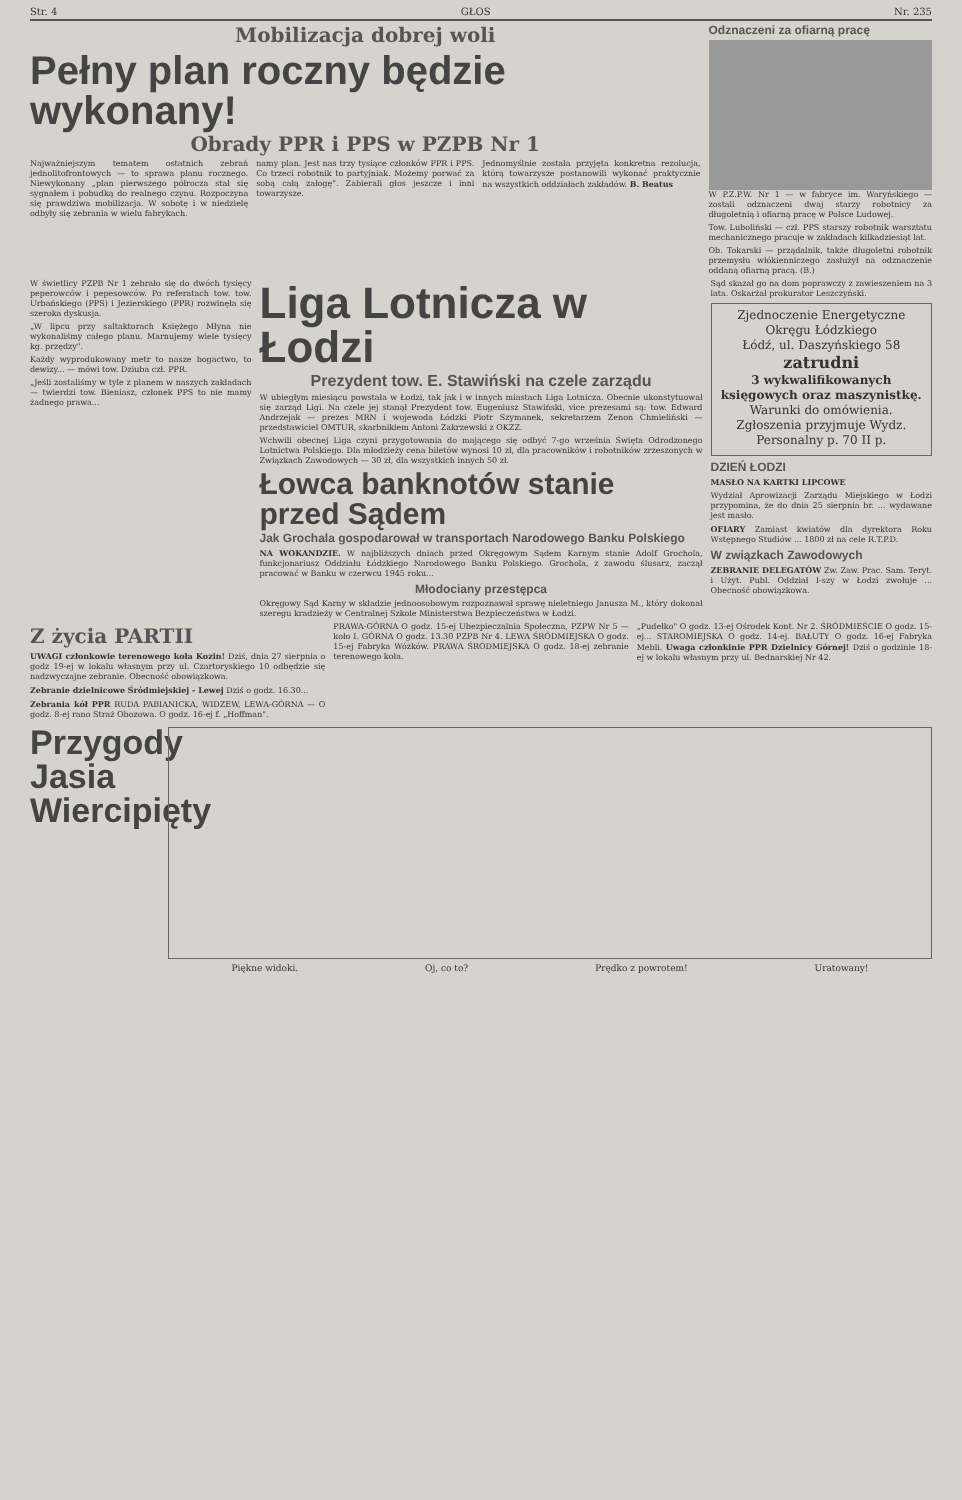Str. 4 GŁOS Nr. 235
Mobilizacja dobrej woli
Pełny plan roczny będzie wykonany!
Obrady PPR i PPS w PZPB Nr 1
Najważniejszym tematem ostatnich zebrań jednolitofrontowych — to sprawa planu rocznego. Niewykonany „plan pierwszego półrocza stał się sygnałem i pobudką do realnego czynu. Rozpoczyna się prawdziwa mobilizacja. W sobotę i w niedzielę odbyły się zebrania w wielu fabrykach.
namy plan. Jest nas trzy tysiące członków PPR i PPS. Co trzeci robotnik to partyjniak. Możemy porwać za sobą całą załogę". Zabierali głos jeszcze i inni towarzysze.
Jednomyślnie została przyjęta konkretna rezolucja, którą towarzysze postanowili wykonać praktycznie na wszystkich oddziałach zakładów. B. Beatus
Odznaczeni za ofiarną pracę
W P.Z.P.W. Nr 1 — w fabryce im. Waryńskiego — zostali odznaczeni dwaj starzy robotnicy za długoletnią i ofiarną pracę w Polsce Ludowej.
Tow. Luboliński — czł. PPS starszy robotnik warsztatu mechanicznego pracuje w zakładach kilkadziesiąt lat.
Ob. Tokarski — prządalnik, także długoletni robotnik przemysłu włókienniczego zasłużył na odznaczenie oddaną ofiarną pracą. (B.)
W świetlicy PZPB Nr 1 zebrało się do dwóch tysięcy peperowców i pepesowców. Po referatach tow. tow. Urbańskiego (PPS) i Jezierskiego (PPR) rozwinęła się szeroka dyskusja.
„W lipcu przy saltaktorach Księżego Młyna nie wykonaliśmy całego planu. Marnujemy wiele tysięcy kg. przędzy".
Każdy wyprodukowany metr to nasze bogactwo, to dewizy... — mówi tow. Dziuba czł. PPR.
„Jeśli zostaliśmy w tyle z planem w naszych zakładach — twierdzi tow. Bieniasz, członek PPS to nie mamy żadnego prawa...
Liga Lotnicza w Łodzi
Prezydent tow. E. Stawiński na czele zarządu
W ubiegłym miesiącu powstała w Łodzi, tak jak i w innych miastach Liga Lotnicza. Obecnie ukonstytuował się zarząd Ligi. Na czele jej stanął Prezydent tow. Eugeniusz Stawiński, vice prezesami są: tow. Edward Andrzejak — prezes MRN i wojewoda Łódzki Piotr Szymanek, sekretarzem Zenon Chmieliński — przedstawiciel OMTUR, skarbnikiem Antoni Zakrzewski z OKZZ.
Wchwili obecnej Liga czyni przygotowania do mającego się odbyć 7-go września Święta Odrodzonego Lotnictwa Polskiego. Dla młodzieży cena biletów wynosi 10 zł, dla pracowników i robotników zrzeszonych w Związkach Zawodowych — 30 zł, dla wszystkich innych 50 zł.
Łowca banknotów stanie przed Sądem
Jak Grochala gospodarował w transportach Narodowego Banku Polskiego
NA WOKANDZIE. W najbliższych dniach przed Okręgowym Sądem Karnym stanie Adolf Grochola, funkcjonariusz Oddziału Łódzkiego Narodowego Banku Polskiego. Grochola, z zawodu ślusarz, zaczął pracować w Banku w czerwcu 1945 roku...
Młodociany przestępca
Okręgowy Sąd Karny w składzie jednoosobowym rozpoznawał sprawę nieletniego Janusza M., który dokonał szeregu kradzieży w Centralnej Szkole Ministerstwa Bezpieczeństwa w Łodzi.
Sąd skazał go na dom poprawczy z zawieszeniem na 3 lata. Oskarżał prokurator Leszczyński.
Zjednoczenie Energetyczne Okręgu Łódzkiego
Łódź, ul. Daszyńskiego 58
zatrudni
3 wykwalifikowanych księgowych oraz maszynistkę.
Warunki do omówienia. Zgłoszenia przyjmuje Wydz. Personalny p. 70 II p.
DZIEŃ ŁODZI
MASŁO NA KARTKI LIPCOWE
Wydział Aprowizacji Zarządu Miejskiego w Łodzi przypomina, że do dnia 25 sierpnia br. ... wydawane jest masło.
OFIARY Zamiast kwiatów dla dyrektora Roku Wstępnego Studiów ... 1800 zł na cele R.T.P.D.
W związkach Zawodowych
ZEBRANIE DELEGATÓW Zw. Zaw. Prac. Sam. Teryt. i Użyt. Publ. Oddział I-szy w Łodzi zwołuje ... Obecność obowiązkowa.
Z życia PARTII
UWAGI członkowie terenowego koła Kozin! Dziś, dnia 27 sierpnia o godz 19-ej w lokalu własnym przy ul. Czartoryskiego 10 odbędzie się nadzwyczajne zebranie. Obecność obowiązkowa.
Zebranie dzielnicowe Śródmiejskiej - Lewej Dziś o godz. 16.30...
Zebrania kół PPR RUDA PABIANICKA, WIDZEW, LEWA-GÓRNA — O godz. 8-ej rano Straż Obozowa. O godz. 16-ej f. „Hoffman".
PRAWA-GÓRNA O godz. 15-ej Ubezpieczalnia Społeczna, PZPW Nr 5 — koło I. GÓRNA O godz. 13.30 PZPB Nr 4. LEWA ŚRÓDMIEJSKA O godz. 15-ej Fabryka Wózków. PRAWA ŚRÓDMIEJSKA O godz. 18-ej zebranie terenowego koła.
„Pudełko" O godz. 13-ej Ośrodek Kont. Nr 2. ŚRÓDMIEŚCIE O godz. 15-ej... STAROMIEJSKA O godz. 14-ej. BAŁUTY O godz. 16-ej Fabryka Mebli. Uwaga członkinie PPR Dzielnicy Górnej! Dziś o godzinie 18-ej w lokalu własnym przy ul. Bednarskiej Nr 42.
Przygody Jasia Wiercipięty
Piękne widoki. Oj, co to? Prędko z powrotem! Uratowany!